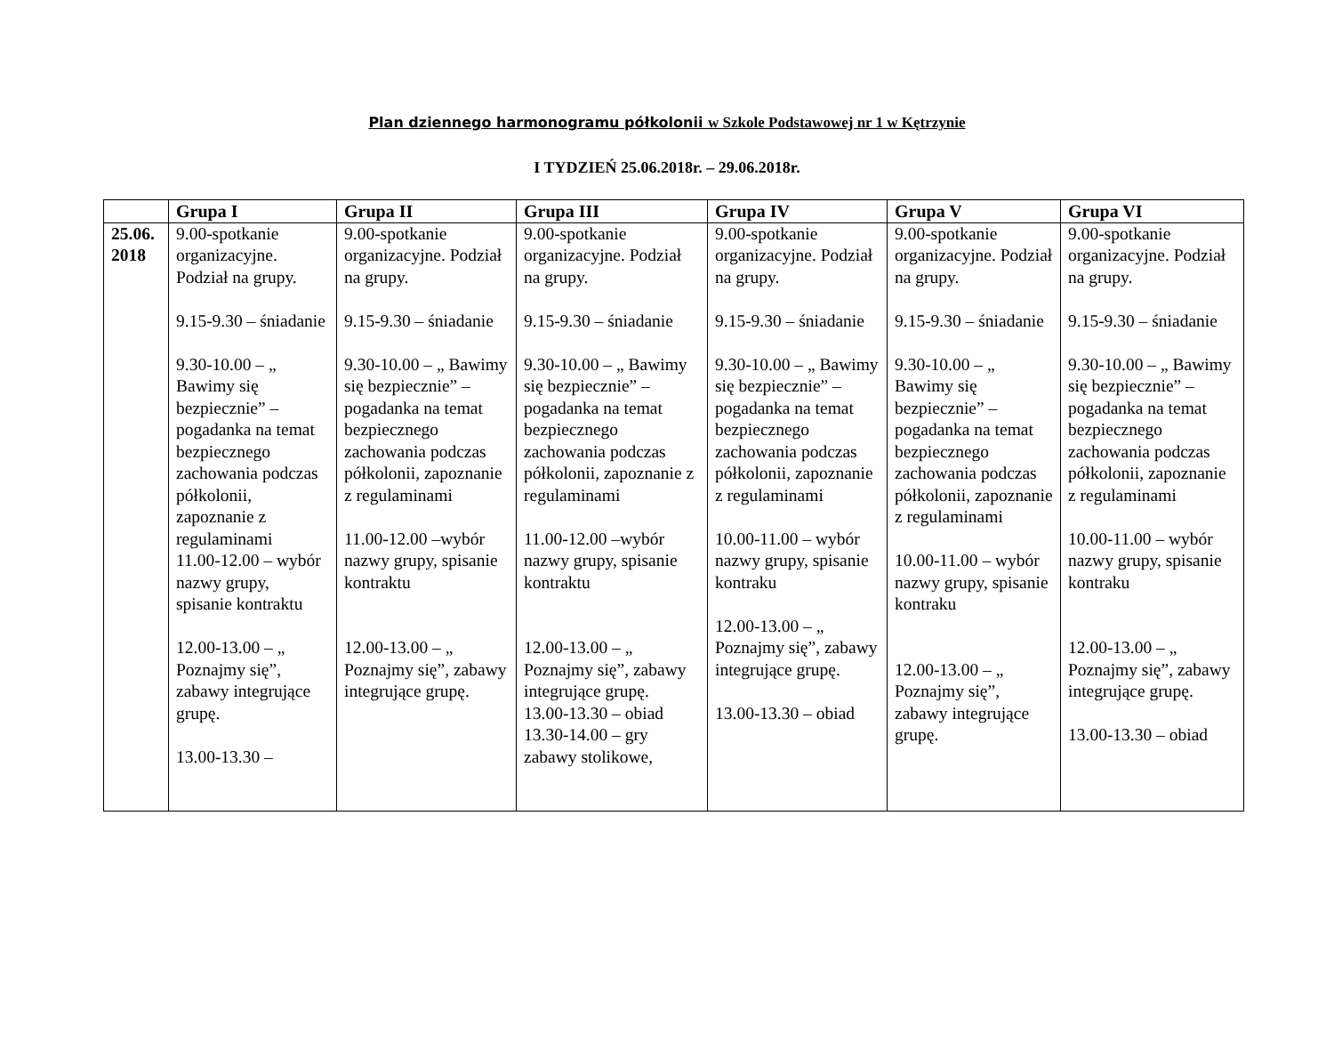Plan dziennego harmonogramu półkolonii w Szkole Podstawowej nr 1 w Kętrzynie
I TYDZIEŃ 25.06.2018r. – 29.06.2018r.
| | Grupa I | Grupa II | Grupa III | Grupa IV | Grupa V | Grupa VI |
| --- | --- | --- | --- | --- | --- | --- |
| 25.06. 2018 | 9.00-spotkanie organizacyjne. Podział na grupy. 9.15-9.30 – śniadanie 9.30-10.00 – „ Bawimy się bezpiecznie” – pogadanka na temat bezpiecznego zachowania podczas półkolonii, zapoznanie z regulaminami 11.00-12.00 – wybór nazwy grupy, spisanie kontraktu 12.00-13.00 – „ Poznajmy się”, zabawy integrujące grupę. 13.00-13.30 – | 9.00-spotkanie organizacyjne. Podział na grupy. 9.15-9.30 – śniadanie 9.30-10.00 – „ Bawimy się bezpiecznie” – pogadanka na temat bezpiecznego zachowania podczas półkolonii, zapoznanie z regulaminami 11.00-12.00 –wybór nazwy grupy, spisanie kontraktu 12.00-13.00 – „ Poznajmy się”, zabawy integrujące grupę. | 9.00-spotkanie organizacyjne. Podział na grupy. 9.15-9.30 – śniadanie 9.30-10.00 – „ Bawimy się bezpiecznie” – pogadanka na temat bezpiecznego zachowania podczas półkolonii, zapoznanie z regulaminami 11.00-12.00 –wybór nazwy grupy, spisanie kontraktu 12.00-13.00 – „ Poznajmy się”, zabawy integrujące grupę. 13.00-13.30 – obiad 13.30-14.00 – gry zabawy stolikowe, | 9.00-spotkanie organizacyjne. Podział na grupy. 9.15-9.30 – śniadanie 9.30-10.00 – „ Bawimy się bezpiecznie” – pogadanka na temat bezpiecznego zachowania podczas półkolonii, zapoznanie z regulaminami 10.00-11.00 – wybór nazwy grupy, spisanie kontraku 12.00-13.00 – „ Poznajmy się”, zabawy integrujące grupę. 13.00-13.30 – obiad | 9.00-spotkanie organizacyjne. Podział na grupy. 9.15-9.30 – śniadanie 9.30-10.00 – „ Bawimy się bezpiecznie” – pogadanka na temat bezpiecznego zachowania podczas półkolonii, zapoznanie z regulaminami 10.00-11.00 – wybór nazwy grupy, spisanie kontraku 12.00-13.00 – „ Poznajmy się”, zabawy integrujące grupę. | 9.00-spotkanie organizacyjne. Podział na grupy. 9.15-9.30 – śniadanie 9.30-10.00 – „ Bawimy się bezpiecznie” – pogadanka na temat bezpiecznego zachowania podczas półkolonii, zapoznanie z regulaminami 10.00-11.00 – wybór nazwy grupy, spisanie kontraku 12.00-13.00 – „ Poznajmy się”, zabawy integrujące grupę. 13.00-13.30 – obiad |